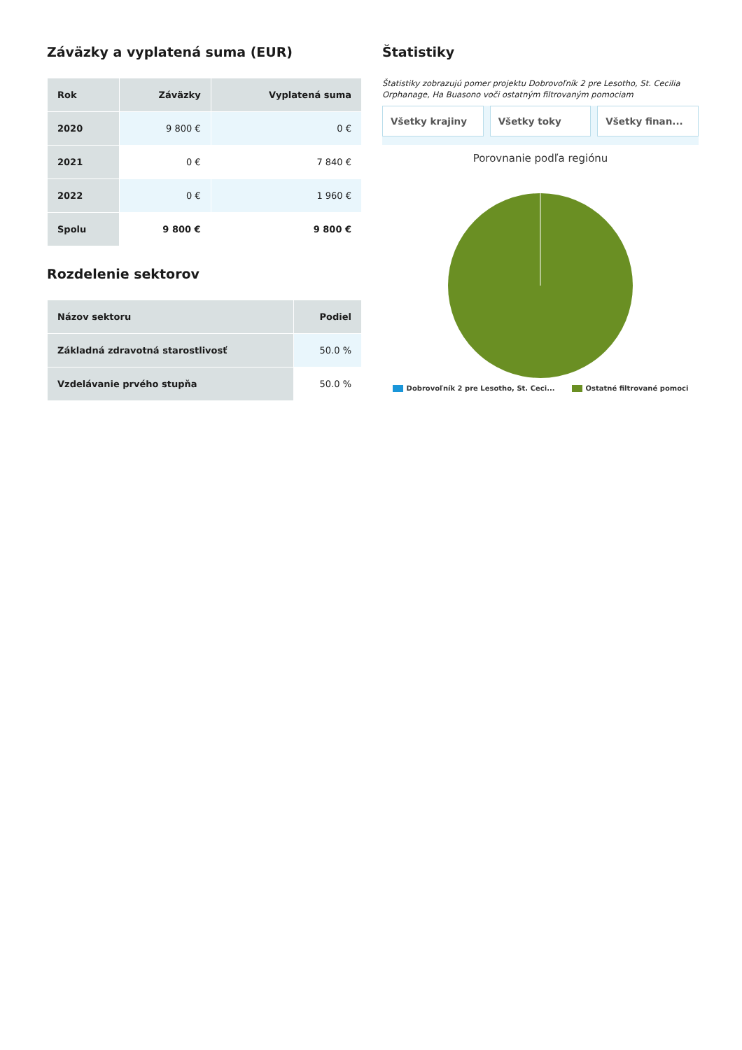Záväzky a vyplatená suma (EUR)
| Rok | Záväzky | Vyplatená suma |
| --- | --- | --- |
| 2020 | 9 800 € | 0 € |
| 2021 | 0 € | 7 840 € |
| 2022 | 0 € | 1 960 € |
| Spolu | 9 800 € | 9 800 € |
Rozdelenie sektorov
| Názov sektoru | Podiel |
| --- | --- |
| Základná zdravotná starostlivosť | 50.0 % |
| Vzdelávanie prvého stupňa | 50.0 % |
Štatistiky
Štatistiky zobrazujú pomer projektu Dobrovoľník 2 pre Lesotho, St. Cecilia Orphanage, Ha Buasono voči ostatným filtrovaným pomociam
Všetky krajiny Všetky toky Všetky finan...
Porovnanie podľa regiónu
Dobrovoľník 2 pre Lesotho, St. Ceci... Ostatné filtrované pomoci